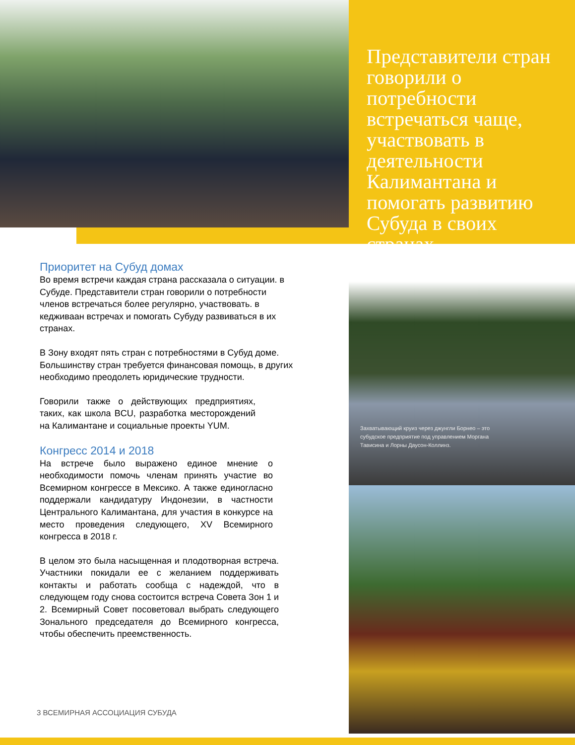Представители стран говорили о потребности встречаться чаще, участвовать в деятельности Калимантана и помогать развитию Субуда в своих странах.
.
Приоритет на Субуд домах
Во время встречи каждая страна рассказала о ситуации. в Субуде. Представители стран говорили о потребности членов встречаться более регулярно, участвовать. в кедживаан встречах и помогать Субуду развиваться в их странах.
В Зону входят пять стран с потребностями в Субуд доме. Большинству стран требуется финансовая помощь, в других необходимо преодолеть юридические трудности.
Говорили также о действующих предприятиях, таких, как школа BCU, разработка месторождений на Калимантане и социальные проекты YUM.
Конгресс 2014 и 2018
На встрече было выражено единое мнение о необходимости помочь членам принять участие во Всемирном конгрессе в Мексико. А также единогласно поддержали кандидатуру Индонезии, в частности Центрального Калимантана, для участия в конкурсе на место проведения следующего, XV Всемирного конгресса в 2018 г.
В целом это была насыщенная и плодотворная встреча. Участники покидали ее с желанием поддерживать контакты и работать сообща с надеждой, что в следующем году снова состоится встреча Совета Зон 1 и 2. Всемирный Совет посоветовал выбрать следующего Зонального председателя до Всемирного конгресса, чтобы обеспечить преемственность.
Захватывающий круиз через джунгли Борнео – это субудское предприятие под управлением Моргана Тависина и Лорны Даусон-Коллинз.
3 ВСЕМИРНАЯ АССОЦИАЦИЯ СУБУДА